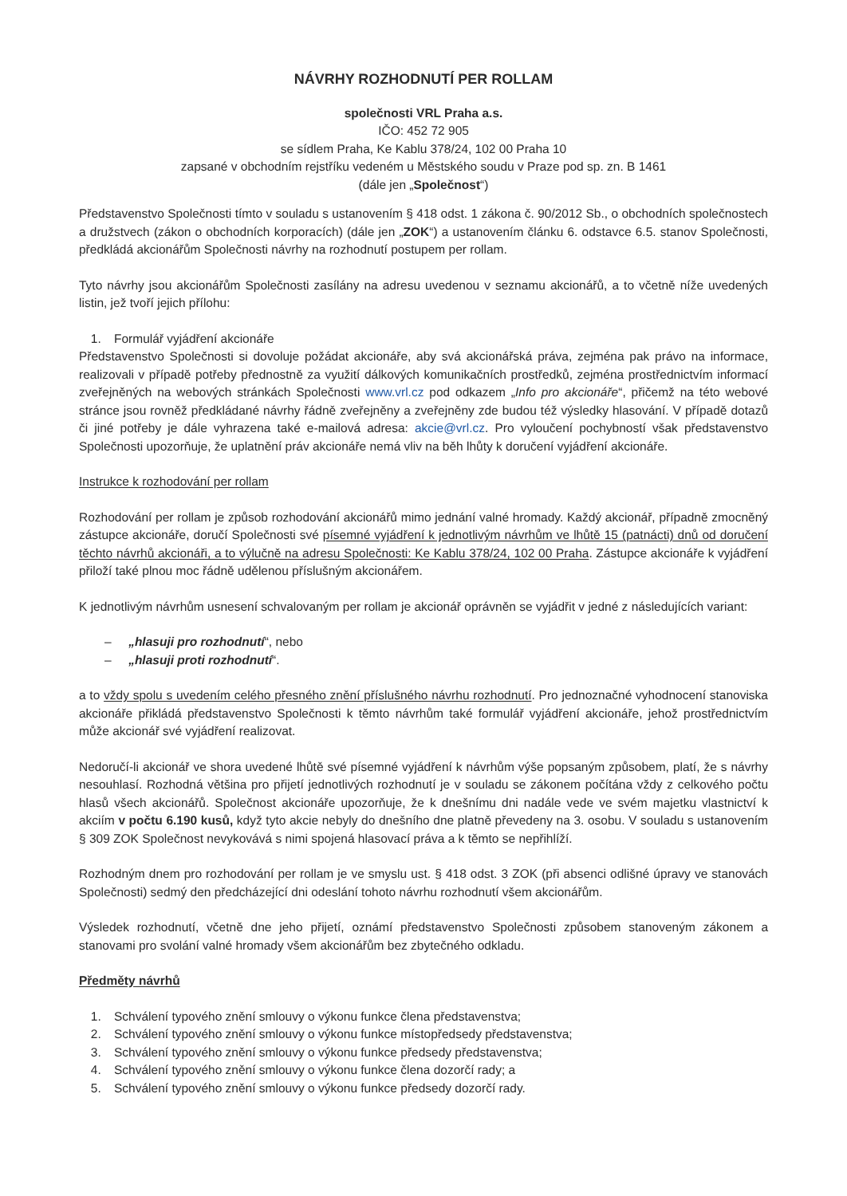NÁVRHY ROZHODNUTÍ PER ROLLAM
společnosti VRL Praha a.s.
IČO: 452 72 905
se sídlem Praha, Ke Kablu 378/24, 102 00 Praha 10
zapsané v obchodním rejstříku vedeném u Městského soudu v Praze pod sp. zn. B 1461
(dále jen „Společnost“)
Představenstvo Společnosti tímto v souladu s ustanovením § 418 odst. 1 zákona č. 90/2012 Sb., o obchodních společnostech a družstvech (zákon o obchodních korporacích) (dále jen „ZOK“) a ustanovením článku 6. odstavce 6.5. stanov Společnosti, předkládá akcionářům Společnosti návrhy na rozhodnutí postupem per rollam.
Tyto návrhy jsou akcionářům Společnosti zasílány na adresu uvedenou v seznamu akcionářů, a to včetně níže uvedených listin, jež tvoří jejich přílohu:
1. Formulář vyjádření akcionáře
Představenstvo Společnosti si dovoluje požádat akcionáře, aby svá akcionářská práva, zejména pak právo na informace, realizovali v případě potřeby přednostně za využití dálkových komunikačních prostředků, zejména prostřednictvím informací zveřejněných na webových stránkách Společnosti www.vrl.cz pod odkazem „Info pro akcionáře“, přičemž na této webové stránce jsou rovněž předkládané návrhy řádně zveřejněny a zveřejněny zde budou též výsledky hlasování. V případě dotazů či jiné potřeby je dále vyhrazena také e-mailová adresa: akcie@vrl.cz. Pro vyloučení pochybností však představenstvo Společnosti upozorňuje, že uplatnění práv akcionáře nemá vliv na běh lhůty k doručení vyjádření akcionáře.
Instrukce k rozhodování per rollam
Rozhodování per rollam je způsob rozhodování akcionářů mimo jednání valné hromady. Každý akcionář, případně zmocněný zástupce akcionáře, doručí Společnosti své písemné vyjádření k jednotlivým návrhům ve lhůtě 15 (patnácti) dnů od doručení těchto návrhů akcionáři, a to výlučně na adresu Společnosti: Ke Kablu 378/24, 102 00 Praha. Zástupce akcionáře k vyjádření přiloží také plnou moc řádně udělenou příslušným akcionářem.
K jednotlivým návrhům usnesení schvalovaným per rollam je akcionář oprávněn se vyjádřit v jedné z následujících variant:
– „hlasuji pro rozhodnutí“, nebo
– „hlasuji proti rozhodnutí“.
a to vždy spolu s uvedením celého přesného znění příslušného návrhu rozhodnutí. Pro jednoznačné vyhodnocení stanoviska akcionáře přikládá představenstvo Společnosti k těmto návrhům také formulář vyjádření akcionáře, jehož prostřednictvím může akcionář své vyjádření realizovat.
Nedoručí-li akcionář ve shora uvedené lhůtě své písemné vyjádření k návrhům výše popsaným způsobem, platí, že s návrhy nesouhlasí. Rozhodná většina pro přijetí jednotlivých rozhodnutí je v souladu se zákonem počítána vždy z celkového počtu hlasů všech akcionářů. Společnost akcionáře upozorňuje, že k dnešnímu dni nadále vede ve svém majetku vlastnictví k akciím v počtu 6.190 kusů, když tyto akcie nebyly do dnešního dne platně převedeny na 3. osobu. V souladu s ustanovením § 309 ZOK Společnost nevykovává s nimi spojená hlasovací práva a k těmto se nepřihlíží.
Rozhodným dnem pro rozhodování per rollam je ve smyslu ust. § 418 odst. 3 ZOK (při absenci odlišné úpravy ve stanovách Společnosti) sedmý den předcházející dni odeslání tohoto návrhu rozhodnutí všem akcionářům.
Výsledek rozhodnutí, včetně dne jeho přijetí, oznámí představenstvo Společnosti způsobem stanoveným zákonem a stanovami pro svolání valné hromady všem akcionářům bez zbytečného odkladu.
Předměty návrhů
1. Schválení typového znění smlouvy o výkonu funkce člena představenstva;
2. Schválení typového znění smlouvy o výkonu funkce místopředsedy představenstva;
3. Schválení typového znění smlouvy o výkonu funkce předsedy představenstva;
4. Schválení typového znění smlouvy o výkonu funkce člena dozorčí rady; a
5. Schválení typového znění smlouvy o výkonu funkce předsedy dozorčí rady.